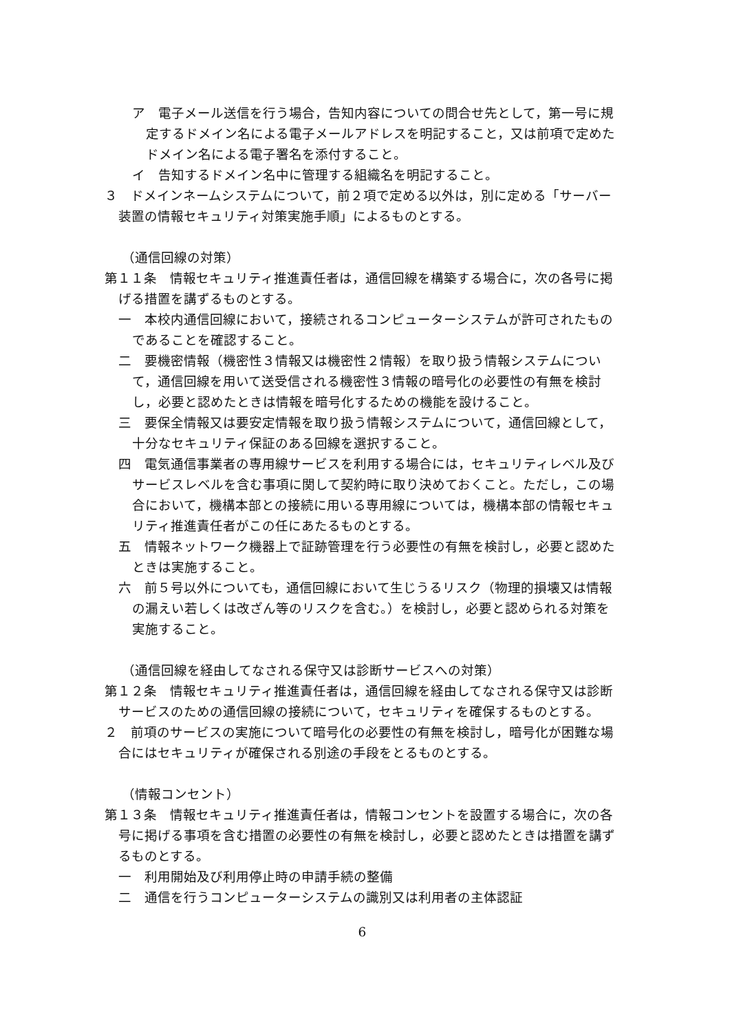ア　電子メール送信を行う場合，告知内容についての問合せ先として，第一号に規定するドメイン名による電子メールアドレスを明記すること，又は前項で定めたドメイン名による電子署名を添付すること。
イ　告知するドメイン名中に管理する組織名を明記すること。
３　ドメインネームシステムについて，前２項で定める以外は，別に定める「サーバー装置の情報セキュリティ対策実施手順」によるものとする。
（通信回線の対策）
第１１条　情報セキュリティ推進責任者は，通信回線を構築する場合に，次の各号に掲げる措置を講ずるものとする。
一　本校内通信回線において，接続されるコンピューターシステムが許可されたものであることを確認すること。
二　要機密情報（機密性３情報又は機密性２情報）を取り扱う情報システムについて，通信回線を用いて送受信される機密性３情報の暗号化の必要性の有無を検討し，必要と認めたときは情報を暗号化するための機能を設けること。
三　要保全情報又は要安定情報を取り扱う情報システムについて，通信回線として，十分なセキュリティ保証のある回線を選択すること。
四　電気通信事業者の専用線サービスを利用する場合には，セキュリティレベル及びサービスレベルを含む事項に関して契約時に取り決めておくこと。ただし，この場合において，機構本部との接続に用いる専用線については，機構本部の情報セキュリティ推進責任者がこの任にあたるものとする。
五　情報ネットワーク機器上で証跡管理を行う必要性の有無を検討し，必要と認めたときは実施すること。
六　前５号以外についても，通信回線において生じうるリスク（物理的損壊又は情報の漏えい若しくは改ざん等のリスクを含む。）を検討し，必要と認められる対策を実施すること。
（通信回線を経由してなされる保守又は診断サービスへの対策）
第１２条　情報セキュリティ推進責任者は，通信回線を経由してなされる保守又は診断サービスのための通信回線の接続について，セキュリティを確保するものとする。
２　前項のサービスの実施について暗号化の必要性の有無を検討し，暗号化が困難な場合にはセキュリティが確保される別途の手段をとるものとする。
（情報コンセント）
第１３条　情報セキュリティ推進責任者は，情報コンセントを設置する場合に，次の各号に掲げる事項を含む措置の必要性の有無を検討し，必要と認めたときは措置を講ずるものとする。
一　利用開始及び利用停止時の申請手続の整備
二　通信を行うコンピューターシステムの識別又は利用者の主体認証
6